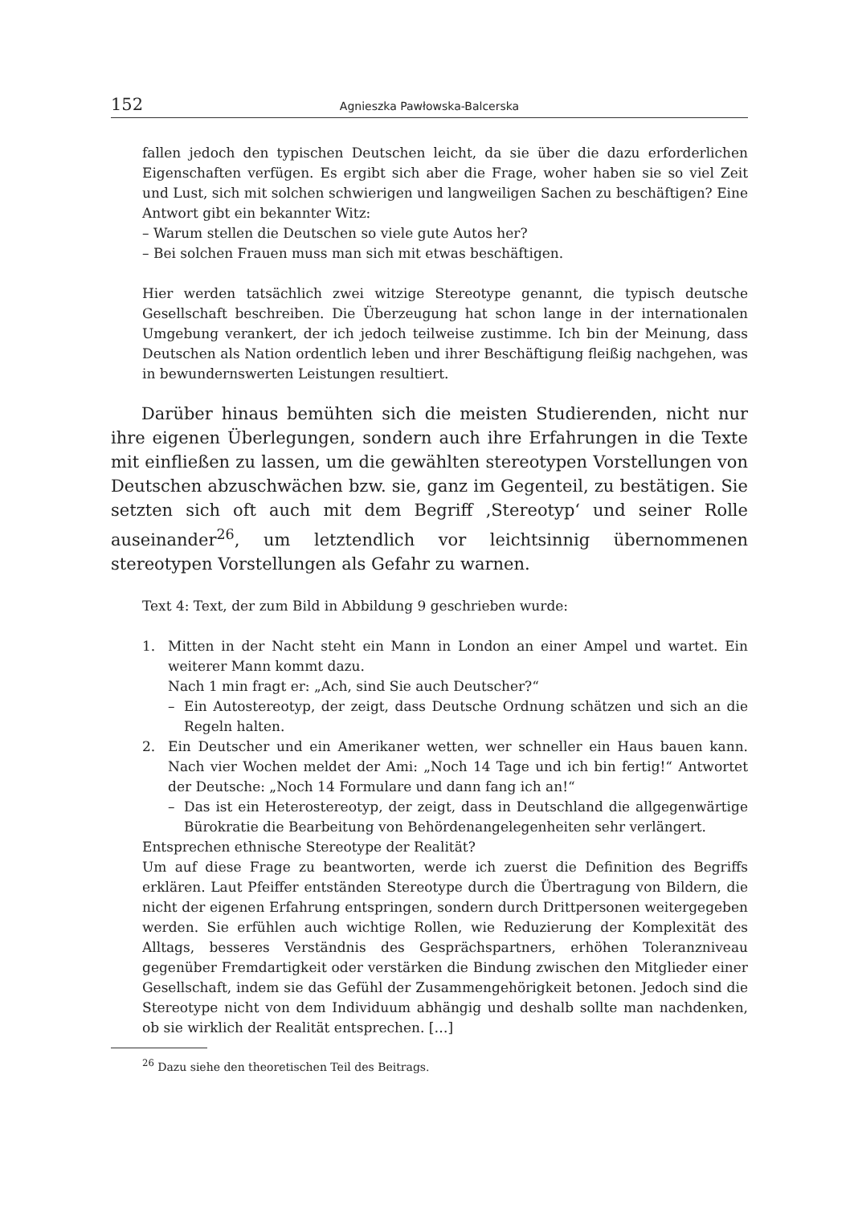152
Agnieszka Pawłowska-Balcerska
fallen jedoch den typischen Deutschen leicht, da sie über die dazu erforderlichen Eigenschaften verfügen. Es ergibt sich aber die Frage, woher haben sie so viel Zeit und Lust, sich mit solchen schwierigen und langweiligen Sachen zu beschäftigen? Eine Antwort gibt ein bekannter Witz:
– Warum stellen die Deutschen so viele gute Autos her?
– Bei solchen Frauen muss man sich mit etwas beschäftigen.
Hier werden tatsächlich zwei witzige Stereotype genannt, die typisch deutsche Gesellschaft beschreiben. Die Überzeugung hat schon lange in der internationalen Umgebung verankert, der ich jedoch teilweise zustimme. Ich bin der Meinung, dass Deutschen als Nation ordentlich leben und ihrer Beschäftigung fleißig nachgehen, was in bewundernswerten Leistungen resultiert.
Darüber hinaus bemühten sich die meisten Studierenden, nicht nur ihre eigenen Überlegungen, sondern auch ihre Erfahrungen in die Texte mit einfließen zu lassen, um die gewählten stereotypen Vorstellungen von Deutschen abzuschwächen bzw. sie, ganz im Gegenteil, zu bestätigen. Sie setzten sich oft auch mit dem Begriff ‚Stereotyp‘ und seiner Rolle auseinander<sup>26</sup>, um letztendlich vor leichtsinnig übernommenen stereotypen Vorstellungen als Gefahr zu warnen.
Text 4: Text, der zum Bild in Abbildung 9 geschrieben wurde:
1. Mitten in der Nacht steht ein Mann in London an einer Ampel und wartet. Ein weiterer Mann kommt dazu.
Nach 1 min fragt er: „Ach, sind Sie auch Deutscher?“
– Ein Autostereotyp, der zeigt, dass Deutsche Ordnung schätzen und sich an die Regeln halten.
2. Ein Deutscher und ein Amerikaner wetten, wer schneller ein Haus bauen kann. Nach vier Wochen meldet der Ami: „Noch 14 Tage und ich bin fertig!“ Antwortet der Deutsche: „Noch 14 Formulare und dann fang ich an!“
– Das ist ein Heterostereotyp, der zeigt, dass in Deutschland die allgegenwärtige Bürokratie die Bearbeitung von Behördenangelegenheiten sehr verlängert.
Entsprechen ethnische Stereotype der Realität?
Um auf diese Frage zu beantworten, werde ich zuerst die Definition des Begriffs erklären. Laut Pfeiffer entständen Stereotype durch die Übertragung von Bildern, die nicht der eigenen Erfahrung entspringen, sondern durch Drittpersonen weitergegeben werden. Sie erfühlen auch wichtige Rollen, wie Reduzierung der Komplexität des Alltags, besseres Verständnis des Gesprächspartners, erhöhen Toleranzniveau gegenüber Fremdartigkeit oder verstärken die Bindung zwischen den Mitglieder einer Gesellschaft, indem sie das Gefühl der Zusammengehörigkeit betonen. Jedoch sind die Stereotype nicht von dem Individuum abhängig und deshalb sollte man nachdenken, ob sie wirklich der Realität entsprechen. […]
<sup>26</sup> Dazu siehe den theoretischen Teil des Beitrags.